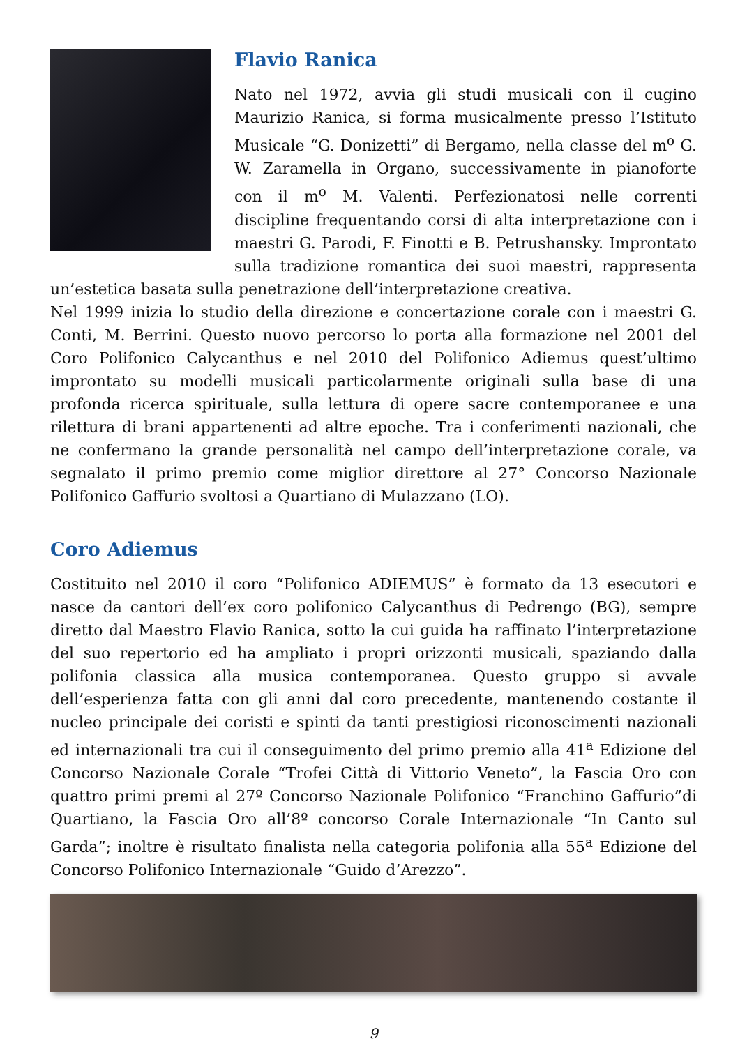Flavio Ranica
Nato nel 1972, avvia gli studi musicali con il cugino Maurizio Ranica, si forma musicalmente presso l’Istituto Musicale “G. Donizetti” di Bergamo, nella classe del m<sup>o</sup> G. W. Zaramella in Organo, successivamente in pianoforte con il m<sup>o</sup> M. Valenti. Perfezionatosi nelle correnti discipline frequentando corsi di alta interpretazione con i maestri G. Parodi, F. Finotti e B. Petrushansky. Improntato sulla tradizione romantica dei suoi maestri, rappresenta un’estetica basata sulla penetrazione dell’interpretazione creativa.
Nel 1999 inizia lo studio della direzione e concertazione corale con i maestri G. Conti, M. Berrini. Questo nuovo percorso lo porta alla formazione nel 2001 del Coro Polifonico Calycanthus e nel 2010 del Polifonico Adiemus quest’ultimo improntato su modelli musicali particolarmente originali sulla base di una profonda ricerca spirituale, sulla lettura di opere sacre contemporanee e una rilettura di brani appartenenti ad altre epoche. Tra i conferimenti nazionali, che ne confermano la grande personalità nel campo dell’interpretazione corale, va segnalato il primo premio come miglior direttore al 27° Concorso Nazionale Polifonico Gaffurio svoltosi a Quartiano di Mulazzano (LO).
Coro Adiemus
Costituito nel 2010 il coro “Polifonico ADIEMUS” è formato da 13 esecutori e nasce da cantori dell’ex coro polifonico Calycanthus di Pedrengo (BG), sempre diretto dal Maestro Flavio Ranica, sotto la cui guida ha raffinato l’interpretazione del suo repertorio ed ha ampliato i propri orizzonti musicali, spaziando dalla polifonia classica alla musica contemporanea. Questo gruppo si avvale dell’esperienza fatta con gli anni dal coro precedente, mantenendo costante il nucleo principale dei coristi e spinti da tanti prestigiosi riconoscimenti nazionali ed internazionali tra cui il conseguimento del primo premio alla 41<sup>a</sup> Edizione del Concorso Nazionale Corale “Trofei Città di Vittorio Veneto”, la Fascia Oro con quattro primi premi al 27º Concorso Nazionale Polifonico “Franchino Gaffurio”di Quartiano, la Fascia Oro all’8º concorso Corale Internazionale “In Canto sul Garda”; inoltre è risultato finalista nella categoria polifonia alla 55<sup>a</sup> Edizione del Concorso Polifonico Internazionale “Guido d’Arezzo”.
9